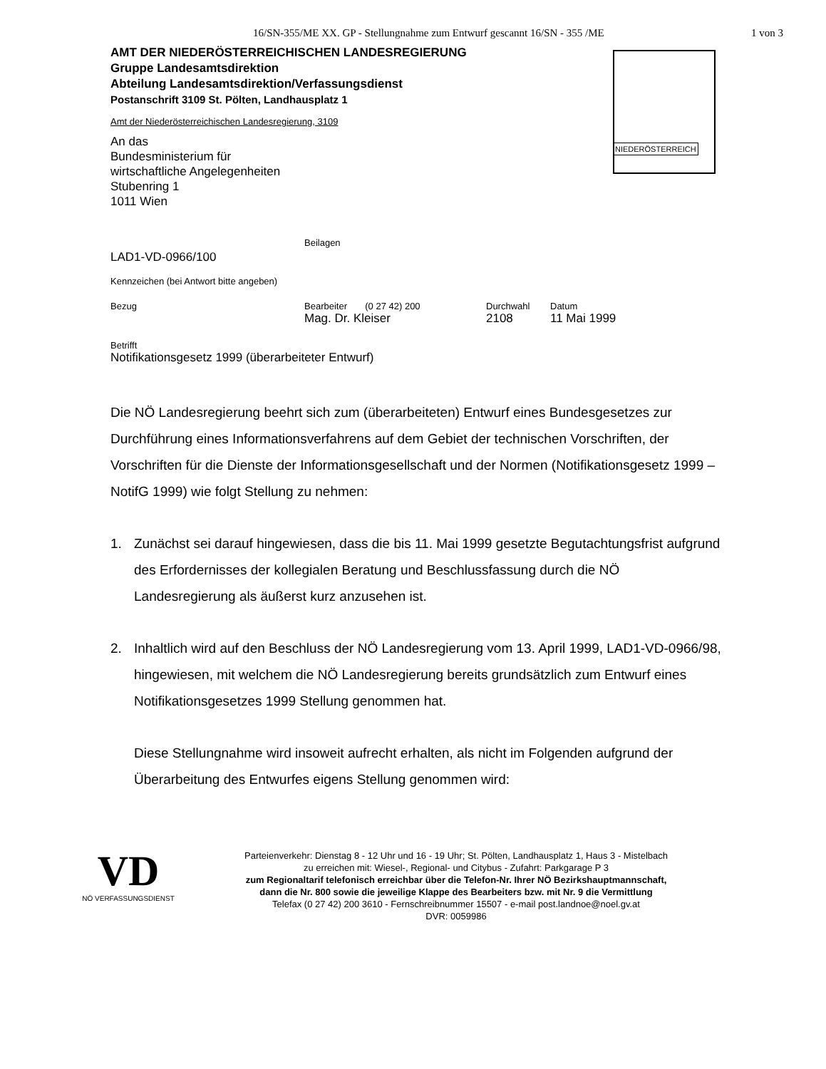16/SN-355/ME XX. GP - Stellungnahme zum Entwurf gescannt 16/SN - 355 /ME 1 von 3
AMT DER NIEDERÖSTERREICHISCHEN LANDESREGIERUNG
Gruppe Landesamtsdirektion
Abteilung Landesamtsdirektion/Verfassungsdienst
Postanschrift 3109 St. Pölten, Landhausplatz 1
Amt der Niederösterreichischen Landesregierung, 3109
NIEDERÖSTERREICH
An das
Bundesministerium für
wirtschaftliche Angelegenheiten
Stubenring 1
1011 Wien
LAD1-VD-0966/100 Beilagen
Kennzeichen (bei Antwort bitte angeben)
Bezug Bearbeiter (0 27 42) 200
Mag. Dr. Kleiser Durchwahl
2108 Datum
11 Mai 1999
Betrifft
Notifikationsgesetz 1999 (überarbeiteter Entwurf)
Die NÖ Landesregierung beehrt sich zum (überarbeiteten) Entwurf eines Bundesgesetzes zur Durchführung eines Informationsverfahrens auf dem Gebiet der technischen Vorschriften, der Vorschriften für die Dienste der Informationsgesellschaft und der Normen (Notifikationsgesetz 1999 – NotifG 1999) wie folgt Stellung zu nehmen:
1. Zunächst sei darauf hingewiesen, dass die bis 11. Mai 1999 gesetzte Begutachtungsfrist aufgrund des Erfordernisses der kollegialen Beratung und Beschlussfassung durch die NÖ Landesregierung als äußerst kurz anzusehen ist.
2. Inhaltlich wird auf den Beschluss der NÖ Landesregierung vom 13. April 1999, LAD1-VD-0966/98, hingewiesen, mit welchem die NÖ Landesregierung bereits grundsätzlich zum Entwurf eines Notifikationsgesetzes 1999 Stellung genommen hat.
Diese Stellungnahme wird insoweit aufrecht erhalten, als nicht im Folgenden aufgrund der Überarbeitung des Entwurfes eigens Stellung genommen wird:
VD
NÖ VERFASSUNGSDIENST
Parteienverkehr: Dienstag 8 - 12 Uhr und 16 - 19 Uhr; St. Pölten, Landhausplatz 1, Haus 3 - Mistelbach
zu erreichen mit: Wiesel-, Regional- und Citybus - Zufahrt: Parkgarage P 3
zum Regionaltarif telefonisch erreichbar über die Telefon-Nr. Ihrer NÖ Bezirkshauptmannschaft,
dann die Nr. 800 sowie die jeweilige Klappe des Bearbeiters bzw. mit Nr. 9 die Vermittlung
Telefax (0 27 42) 200 3610 - Fernschreibnummer 15507 - e-mail post.landnoe@noel.gv.at
DVR: 0059986